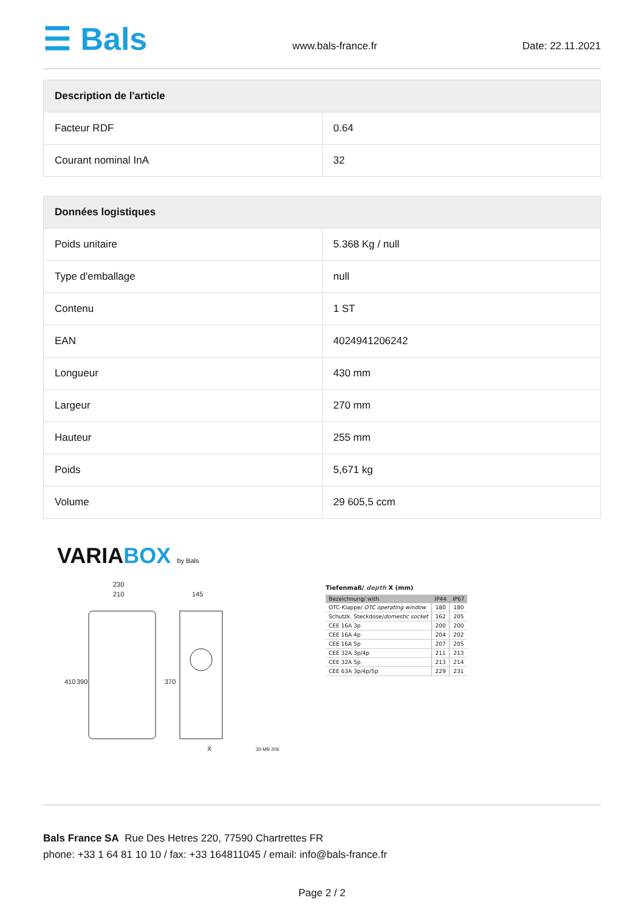☰ Bals
www.bals-france.fr
Date: 22.11.2021
| Description de l'article | |
| --- | --- |
| Facteur RDF | 0.64 |
| Courant nominal InA | 32 |
| Données logistiques | |
| --- | --- |
| Poids unitaire | 5.368 Kg / null |
| Type d'emballage | null |
| Contenu | 1 ST |
| EAN | 4024941206242 |
| Longueur | 430 mm |
| Largeur | 270 mm |
| Hauteur | 255 mm |
| Poids | 5,671 kg |
| Volume | 29 605,5 ccm |
VARIABOX by Bals
230
210
145
410
390
370
X
30 MB 206
Tiefenmaß/ depth X (mm)
| Bezeichnung/ with | IP44 | IP67 |
| --- | --- | --- |
| OTC-Klappe/ OTC operating window | 180 | 180 |
| Schutzk. Steckdose/ domestic socket | 162 | 205 |
| CEE 16A 3p | 200 | 200 |
| CEE 16A 4p | 204 | 202 |
| CEE 16A 5p | 207 | 205 |
| CEE 32A 3p/4p | 211 | 213 |
| CEE 32A 5p | 213 | 214 |
| CEE 63A 3p/4p/5p | 229 | 231 |
Bals France SA Rue Des Hetres 220, 77590 Chartrettes FR
phone: +33 1 64 81 10 10 / fax: +33 164811045 / email: info@bals-france.fr
Page 2 / 2